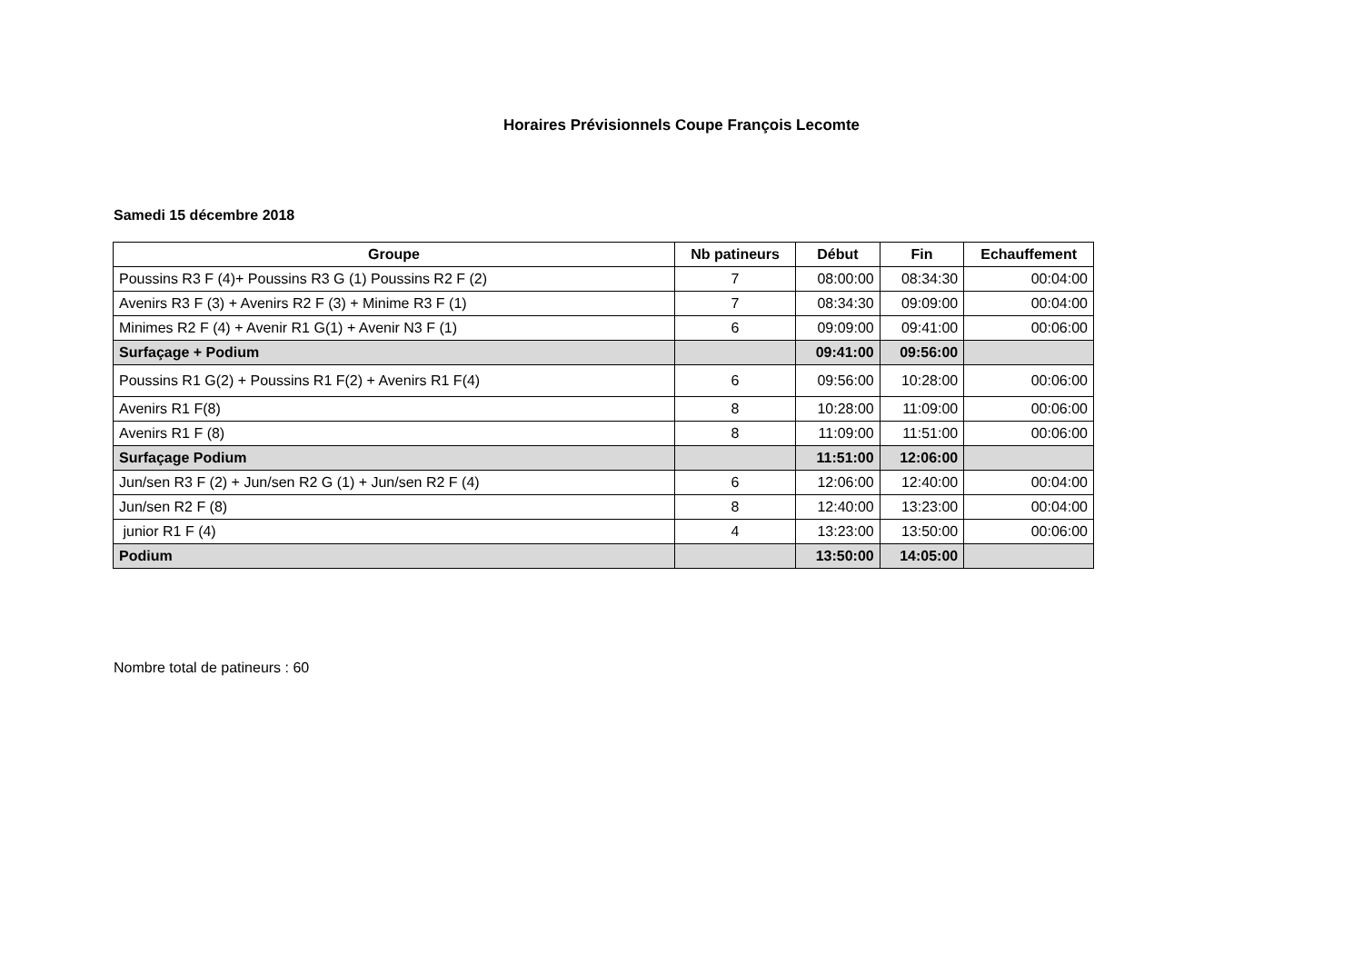Horaires Prévisionnels Coupe François Lecomte
Samedi 15 décembre 2018
| Groupe | Nb patineurs | Début | Fin | Echauffement |
| --- | --- | --- | --- | --- |
| Poussins R3 F (4)+ Poussins R3 G (1) Poussins R2 F (2) | 7 | 08:00:00 | 08:34:30 | 00:04:00 |
| Avenirs R3 F (3) + Avenirs R2 F (3) + Minime R3 F (1) | 7 | 08:34:30 | 09:09:00 | 00:04:00 |
| Minimes R2 F (4) + Avenir R1 G(1) + Avenir N3 F (1) | 6 | 09:09:00 | 09:41:00 | 00:06:00 |
| Surfaçage + Podium | | 09:41:00 | 09:56:00 | |
| Poussins R1 G(2) + Poussins R1 F(2) + Avenirs R1 F(4) | 6 | 09:56:00 | 10:28:00 | 00:06:00 |
| Avenirs R1 F(8) | 8 | 10:28:00 | 11:09:00 | 00:06:00 |
| Avenirs R1 F (8) | 8 | 11:09:00 | 11:51:00 | 00:06:00 |
| Surfaçage Podium | | 11:51:00 | 12:06:00 | |
| Jun/sen R3 F (2) + Jun/sen R2 G (1) + Jun/sen R2 F (4) | 6 | 12:06:00 | 12:40:00 | 00:04:00 |
| Jun/sen R2 F (8) | 8 | 12:40:00 | 13:23:00 | 00:04:00 |
| junior R1 F (4) | 4 | 13:23:00 | 13:50:00 | 00:06:00 |
| Podium | | 13:50:00 | 14:05:00 | |
Nombre total de patineurs : 60